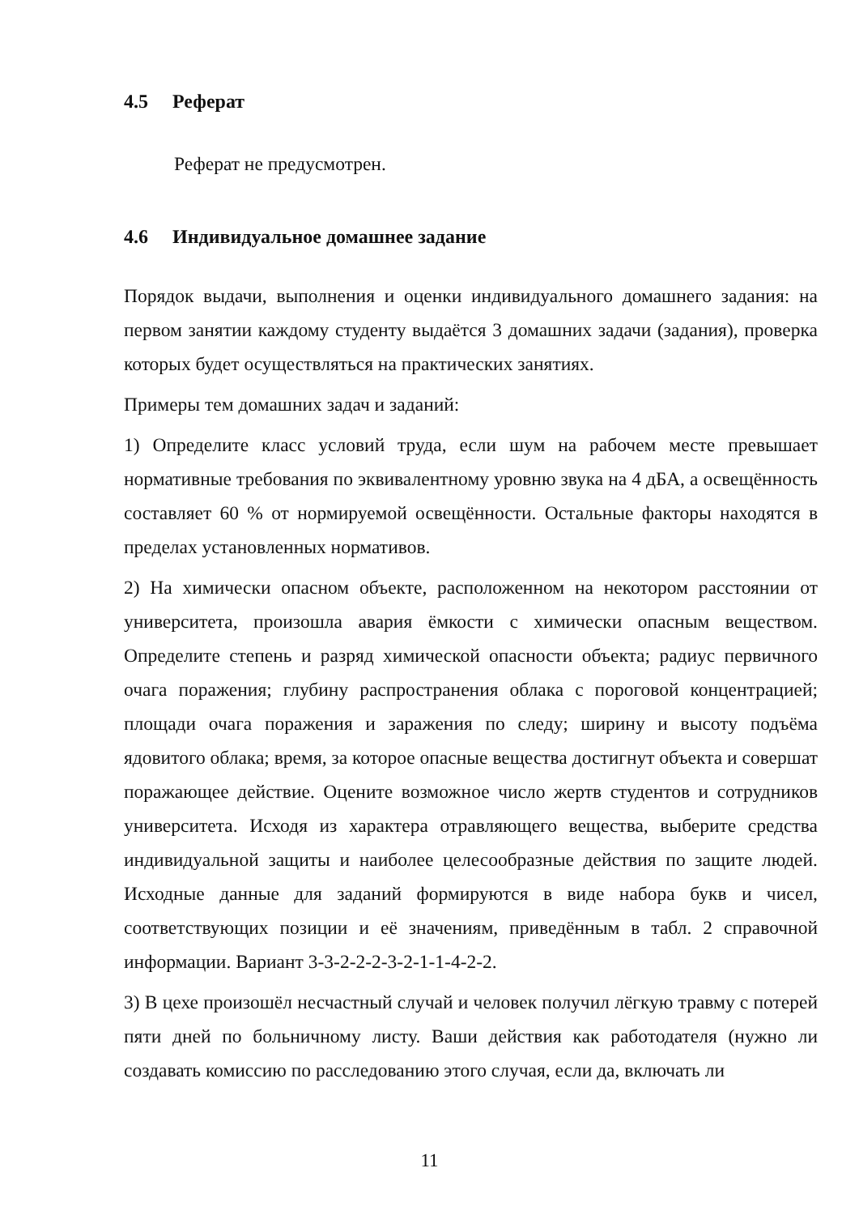4.5 Реферат
Реферат не предусмотрен.
4.6 Индивидуальное домашнее задание
Порядок выдачи, выполнения и оценки индивидуального домашнего задания: на первом занятии каждому студенту выдаётся 3 домашних задачи (задания), проверка которых будет осуществляться на практических занятиях.
Примеры тем домашних задач и заданий:
1) Определите класс условий труда, если шум на рабочем месте превышает нормативные требования по эквивалентному уровню звука на 4 дБА, а освещённость составляет 60 % от нормируемой освещённости. Остальные факторы находятся в пределах установленных нормативов.
2) На химически опасном объекте, расположенном на некотором расстоянии от университета, произошла авария ёмкости с химически опасным веществом. Определите степень и разряд химической опасности объекта; радиус первичного очага поражения; глубину распространения облака с пороговой концентрацией; площади очага поражения и заражения по следу; ширину и высоту подъёма ядовитого облака; время, за которое опасные вещества достигнут объекта и совершат поражающее действие. Оцените возможное число жертв студентов и сотрудников университета. Исходя из характера отравляющего вещества, выберите средства индивидуальной защиты и наиболее целесообразные действия по защите людей. Исходные данные для заданий формируются в виде набора букв и чисел, соответствующих позиции и её значениям, приведённым в табл. 2 справочной информации. Вариант 3-3-2-2-2-3-2-1-1-4-2-2.
3) В цехе произошёл несчастный случай и человек получил лёгкую травму с потерей пяти дней по больничному листу. Ваши действия как работодателя (нужно ли создавать комиссию по расследованию этого случая, если да, включать ли
11